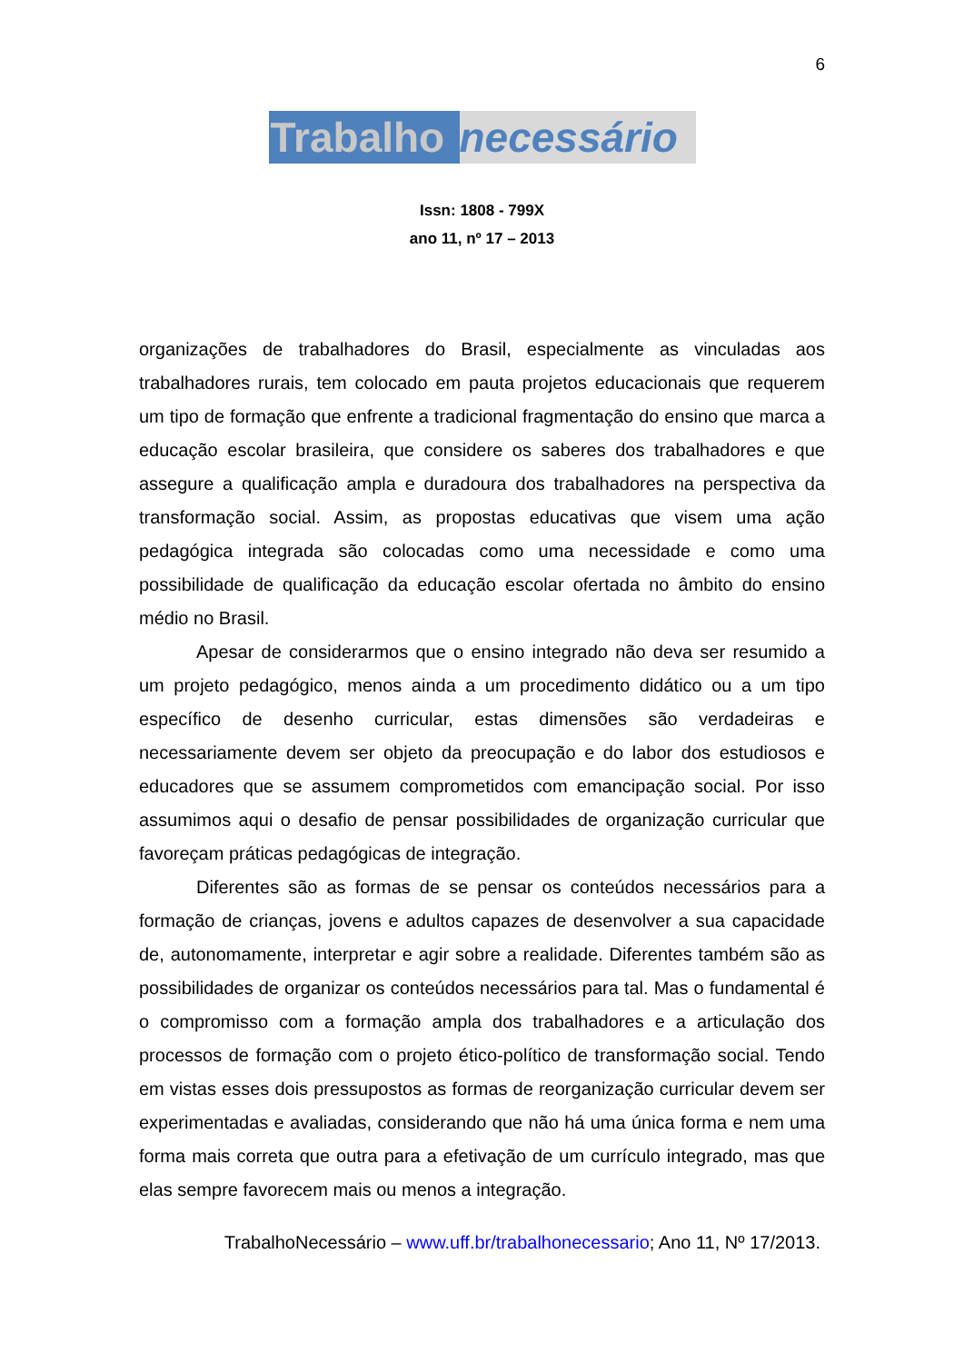6
Trabalho necessário
Issn: 1808 - 799X
ano 11, nº 17 – 2013
organizações de trabalhadores do Brasil, especialmente as vinculadas aos trabalhadores rurais, tem colocado em pauta projetos educacionais que requerem um tipo de formação que enfrente a tradicional fragmentação do ensino que marca a educação escolar brasileira, que considere os saberes dos trabalhadores e que assegure a qualificação ampla e duradoura dos trabalhadores na perspectiva da transformação social. Assim, as propostas educativas que visem uma ação pedagógica integrada são colocadas como uma necessidade e como uma possibilidade de qualificação da educação escolar ofertada no âmbito do ensino médio no Brasil.
Apesar de considerarmos que o ensino integrado não deva ser resumido a um projeto pedagógico, menos ainda a um procedimento didático ou a um tipo específico de desenho curricular, estas dimensões são verdadeiras e necessariamente devem ser objeto da preocupação e do labor dos estudiosos e educadores que se assumem comprometidos com emancipação social. Por isso assumimos aqui o desafio de pensar possibilidades de organização curricular que favoreçam práticas pedagógicas de integração.
Diferentes são as formas de se pensar os conteúdos necessários para a formação de crianças, jovens e adultos capazes de desenvolver a sua capacidade de, autonomamente, interpretar e agir sobre a realidade. Diferentes também são as possibilidades de organizar os conteúdos necessários para tal. Mas o fundamental é o compromisso com a formação ampla dos trabalhadores e a articulação dos processos de formação com o projeto ético-político de transformação social. Tendo em vistas esses dois pressupostos as formas de reorganização curricular devem ser experimentadas e avaliadas, considerando que não há uma única forma e nem uma forma mais correta que outra para a efetivação de um currículo integrado, mas que elas sempre favorecem mais ou menos a integração.
TrabalhoNecessário – www.uff.br/trabalhonecessario; Ano 11, Nº 17/2013.